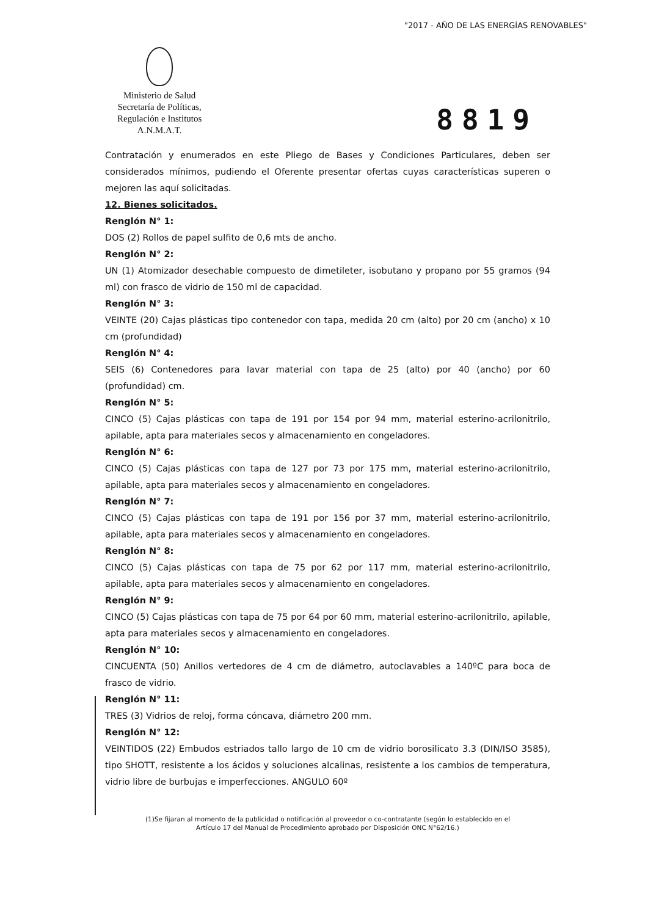"2017 - AÑO DE LAS ENERGÍAS RENOVABLES"
Ministerio de Salud
Secretaría de Políticas,
Regulación e Institutos
A.N.M.A.T.
8819
Contratación y enumerados en este Pliego de Bases y Condiciones Particulares, deben ser considerados mínimos, pudiendo el Oferente presentar ofertas cuyas características superen o mejoren las aquí solicitadas.
12. Bienes solicitados.
Renglón N° 1:
DOS (2) Rollos de papel sulfito de 0,6 mts de ancho.
Renglón N° 2:
UN (1) Atomizador desechable compuesto de dimetileter, isobutano y propano por 55 gramos (94 ml) con frasco de vidrio de 150 ml de capacidad.
Renglón N° 3:
VEINTE (20) Cajas plásticas tipo contenedor con tapa, medida 20 cm (alto) por 20 cm (ancho) x 10 cm (profundidad)
Renglón N° 4:
SEIS (6) Contenedores para lavar material con tapa de 25 (alto) por 40 (ancho) por 60 (profundidad) cm.
Renglón N° 5:
CINCO (5) Cajas plásticas con tapa de 191 por 154 por 94 mm, material esterino-acrilonitrilo, apilable, apta para materiales secos y almacenamiento en congeladores.
Renglón N° 6:
CINCO (5) Cajas plásticas con tapa de 127 por 73 por 175 mm, material esterino-acrilonitrilo, apilable, apta para materiales secos y almacenamiento en congeladores.
Renglón N° 7:
CINCO (5) Cajas plásticas con tapa de 191 por 156 por 37 mm, material esterino-acrilonitrilo, apilable, apta para materiales secos y almacenamiento en congeladores.
Renglón N° 8:
CINCO (5) Cajas plásticas con tapa de 75 por 62 por 117 mm, material esterino-acrilonitrilo, apilable, apta para materiales secos y almacenamiento en congeladores.
Renglón N° 9:
CINCO (5) Cajas plásticas con tapa de 75 por 64 por 60 mm, material esterino-acrilonitrilo, apilable, apta para materiales secos y almacenamiento en congeladores.
Renglón N° 10:
CINCUENTA (50) Anillos vertedores de 4 cm de diámetro, autoclavables a 140ºC para boca de frasco de vidrio.
Renglón N° 11:
TRES (3) Vidrios de reloj, forma cóncava, diámetro 200 mm.
Renglón N° 12:
VEINTIDOS (22) Embudos estriados tallo largo de 10 cm de vidrio borosilicato 3.3 (DIN/ISO 3585), tipo SHOTT, resistente a los ácidos y soluciones alcalinas, resistente a los cambios de temperatura, vidrio libre de burbujas e imperfecciones. ANGULO 60º
(1)Se fijaran al momento de la publicidad o notificación al proveedor o co-contratante (según lo establecido en el
Artículo 17 del Manual de Procedimiento aprobado por Disposición ONC N°62/16.)